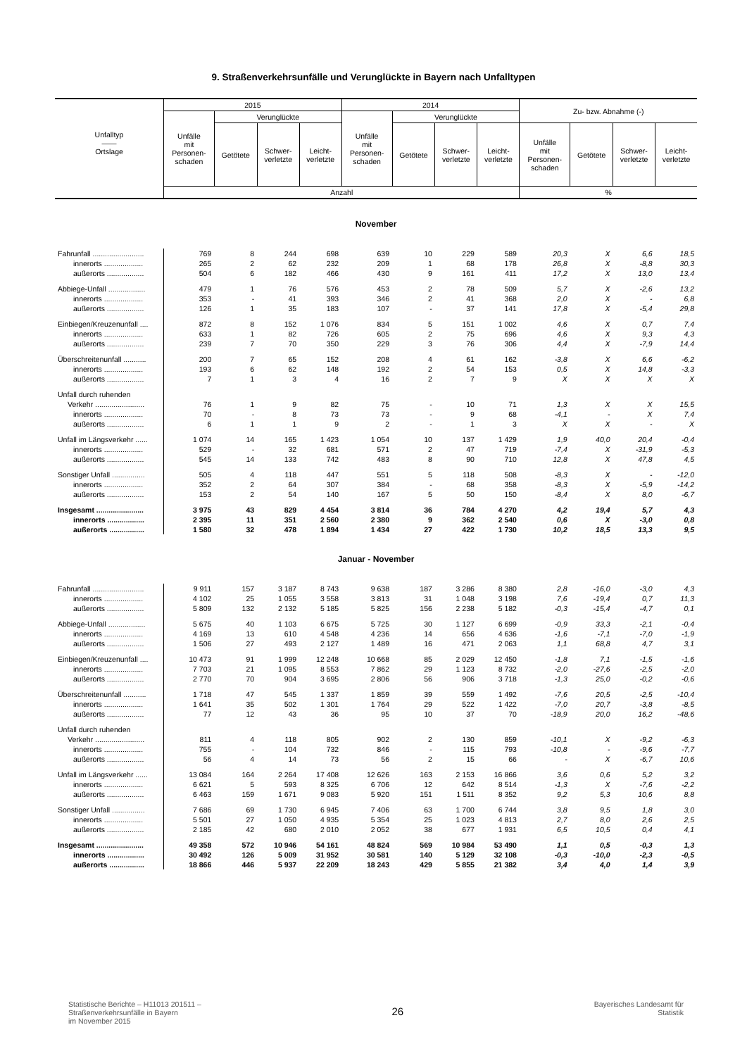9. Straßenverkehrsunfälle und Verunglückte in Bayern nach Unfalltypen
| Unfalltyp —— Ortslage | 2015 | | | | 2014 | | | | Zu- bzw. Abnahme (-) | | | |
| --- | --- | --- | --- | --- | --- | --- | --- | --- | --- | --- | --- | --- |
| | Unfälle mit Personen- schaden | Verunglückte | | | Unfälle mit Personen- schaden | Verunglückte | | | | | | |
| | | Getötete | Schwer- verletzte | Leicht- verletzte | | Getötete | Schwer- verletzte | Leicht- verletzte | Unfälle mit Personen- schaden | Getötete | Schwer- verletzte | Leicht- verletzte |
| | Anzahl | | | | | | | | % | | | |
| November | | | | | | | | | | | | |
| Fahrunfall ......................... | 769 | 8 | 244 | 698 | 639 | 10 | 229 | 589 | 20,3 | X | 6,6 | 18,5 |
| innerorts ................... | 265 | 2 | 62 | 232 | 209 | 1 | 68 | 178 | 26,8 | X | -8,8 | 30,3 |
| außerorts .................. | 504 | 6 | 182 | 466 | 430 | 9 | 161 | 411 | 17,2 | X | 13,0 | 13,4 |
| Abbiege-Unfall .................. | 479 | 1 | 76 | 576 | 453 | 2 | 78 | 509 | 5,7 | X | -2,6 | 13,2 |
| innerorts ................... | 353 | - | 41 | 393 | 346 | 2 | 41 | 368 | 2,0 | X | - | 6,8 |
| außerorts .................. | 126 | 1 | 35 | 183 | 107 | - | 37 | 141 | 17,8 | X | -5,4 | 29,8 |
| Einbiegen/Kreuzenunfall .... | 872 | 8 | 152 | 1 076 | 834 | 5 | 151 | 1 002 | 4,6 | X | 0,7 | 7,4 |
| innerorts ................... | 633 | 1 | 82 | 726 | 605 | 2 | 75 | 696 | 4,6 | X | 9,3 | 4,3 |
| außerorts .................. | 239 | 7 | 70 | 350 | 229 | 3 | 76 | 306 | 4,4 | X | -7,9 | 14,4 |
| Überschreitenunfall ........... | 200 | 7 | 65 | 152 | 208 | 4 | 61 | 162 | -3,8 | X | 6,6 | -6,2 |
| innerorts ................... | 193 | 6 | 62 | 148 | 192 | 2 | 54 | 153 | 0,5 | X | 14,8 | -3,3 |
| außerorts .................. | 7 | 1 | 3 | 4 | 16 | 2 | 7 | 9 | X | X | X | X |
| Unfall durch ruhenden | | | | | | | | | | | | |
| Verkehr ........................ | 76 | 1 | 9 | 82 | 75 | - | 10 | 71 | 1,3 | X | X | 15,5 |
| innerorts ................... | 70 | - | 8 | 73 | 73 | - | 9 | 68 | -4,1 | - | X | 7,4 |
| außerorts .................. | 6 | 1 | 1 | 9 | 2 | - | 1 | 3 | X | X | - | X |
| Unfall im Längsverkehr ...... | 1 074 | 14 | 165 | 1 423 | 1 054 | 10 | 137 | 1 429 | 1,9 | 40,0 | 20,4 | -0,4 |
| innerorts ................... | 529 | - | 32 | 681 | 571 | 2 | 47 | 719 | -7,4 | X | -31,9 | -5,3 |
| außerorts .................. | 545 | 14 | 133 | 742 | 483 | 8 | 90 | 710 | 12,8 | X | 47,8 | 4,5 |
| Sonstiger Unfall ................ | 505 | 4 | 118 | 447 | 551 | 5 | 118 | 508 | -8,3 | X | - | -12,0 |
| innerorts ................... | 352 | 2 | 64 | 307 | 384 | - | 68 | 358 | -8,3 | X | -5,9 | -14,2 |
| außerorts .................. | 153 | 2 | 54 | 140 | 167 | 5 | 50 | 150 | -8,4 | X | 8,0 | -6,7 |
| Insgesamt ....................... | 3 975 | 43 | 829 | 4 454 | 3 814 | 36 | 784 | 4 270 | 4,2 | 19,4 | 5,7 | 4,3 |
| innerorts .................. | 2 395 | 11 | 351 | 2 560 | 2 380 | 9 | 362 | 2 540 | 0,6 | X | -3,0 | 0,8 |
| außerorts ................. | 1 580 | 32 | 478 | 1 894 | 1 434 | 27 | 422 | 1 730 | 10,2 | 18,5 | 13,3 | 9,5 |
| Januar - November | | | | | | | | | | | | |
| Fahrunfall ......................... | 9 911 | 157 | 3 187 | 8 743 | 9 638 | 187 | 3 286 | 8 380 | 2,8 | -16,0 | -3,0 | 4,3 |
| innerorts ................... | 4 102 | 25 | 1 055 | 3 558 | 3 813 | 31 | 1 048 | 3 198 | 7,6 | -19,4 | 0,7 | 11,3 |
| außerorts .................. | 5 809 | 132 | 2 132 | 5 185 | 5 825 | 156 | 2 238 | 5 182 | -0,3 | -15,4 | -4,7 | 0,1 |
| Abbiege-Unfall .................. | 5 675 | 40 | 1 103 | 6 675 | 5 725 | 30 | 1 127 | 6 699 | -0,9 | 33,3 | -2,1 | -0,4 |
| innerorts ................... | 4 169 | 13 | 610 | 4 548 | 4 236 | 14 | 656 | 4 636 | -1,6 | -7,1 | -7,0 | -1,9 |
| außerorts .................. | 1 506 | 27 | 493 | 2 127 | 1 489 | 16 | 471 | 2 063 | 1,1 | 68,8 | 4,7 | 3,1 |
| Einbiegen/Kreuzenunfall .... | 10 473 | 91 | 1 999 | 12 248 | 10 668 | 85 | 2 029 | 12 450 | -1,8 | 7,1 | -1,5 | -1,6 |
| innerorts ................... | 7 703 | 21 | 1 095 | 8 553 | 7 862 | 29 | 1 123 | 8 732 | -2,0 | -27,6 | -2,5 | -2,0 |
| außerorts .................. | 2 770 | 70 | 904 | 3 695 | 2 806 | 56 | 906 | 3 718 | -1,3 | 25,0 | -0,2 | -0,6 |
| Überschreitenunfall ........... | 1 718 | 47 | 545 | 1 337 | 1 859 | 39 | 559 | 1 492 | -7,6 | 20,5 | -2,5 | -10,4 |
| innerorts ................... | 1 641 | 35 | 502 | 1 301 | 1 764 | 29 | 522 | 1 422 | -7,0 | 20,7 | -3,8 | -8,5 |
| außerorts .................. | 77 | 12 | 43 | 36 | 95 | 10 | 37 | 70 | -18,9 | 20,0 | 16,2 | -48,6 |
| Unfall durch ruhenden | | | | | | | | | | | | |
| Verkehr ........................ | 811 | 4 | 118 | 805 | 902 | 2 | 130 | 859 | -10,1 | X | -9,2 | -6,3 |
| innerorts ................... | 755 | - | 104 | 732 | 846 | - | 115 | 793 | -10,8 | - | -9,6 | -7,7 |
| außerorts .................. | 56 | 4 | 14 | 73 | 56 | 2 | 15 | 66 | - | X | -6,7 | 10,6 |
| Unfall im Längsverkehr ...... | 13 084 | 164 | 2 264 | 17 408 | 12 626 | 163 | 2 153 | 16 866 | 3,6 | 0,6 | 5,2 | 3,2 |
| innerorts ................... | 6 621 | 5 | 593 | 8 325 | 6 706 | 12 | 642 | 8 514 | -1,3 | X | -7,6 | -2,2 |
| außerorts .................. | 6 463 | 159 | 1 671 | 9 083 | 5 920 | 151 | 1 511 | 8 352 | 9,2 | 5,3 | 10,6 | 8,8 |
| Sonstiger Unfall ................ | 7 686 | 69 | 1 730 | 6 945 | 7 406 | 63 | 1 700 | 6 744 | 3,8 | 9,5 | 1,8 | 3,0 |
| innerorts ................... | 5 501 | 27 | 1 050 | 4 935 | 5 354 | 25 | 1 023 | 4 813 | 2,7 | 8,0 | 2,6 | 2,5 |
| außerorts .................. | 2 185 | 42 | 680 | 2 010 | 2 052 | 38 | 677 | 1 931 | 6,5 | 10,5 | 0,4 | 4,1 |
| Insgesamt ....................... | 49 358 | 572 | 10 946 | 54 161 | 48 824 | 569 | 10 984 | 53 490 | 1,1 | 0,5 | -0,3 | 1,3 |
| innerorts .................. | 30 492 | 126 | 5 009 | 31 952 | 30 581 | 140 | 5 129 | 32 108 | -0,3 | -10,0 | -2,3 | -0,5 |
| außerorts ................. | 18 866 | 446 | 5 937 | 22 209 | 18 243 | 429 | 5 855 | 21 382 | 3,4 | 4,0 | 1,4 | 3,9 |
Statistische Berichte – H11013 201511 –
Straßenverkehrsunfälle in Bayern
im November 2015
26
Bayerisches Landesamt für
Statistik